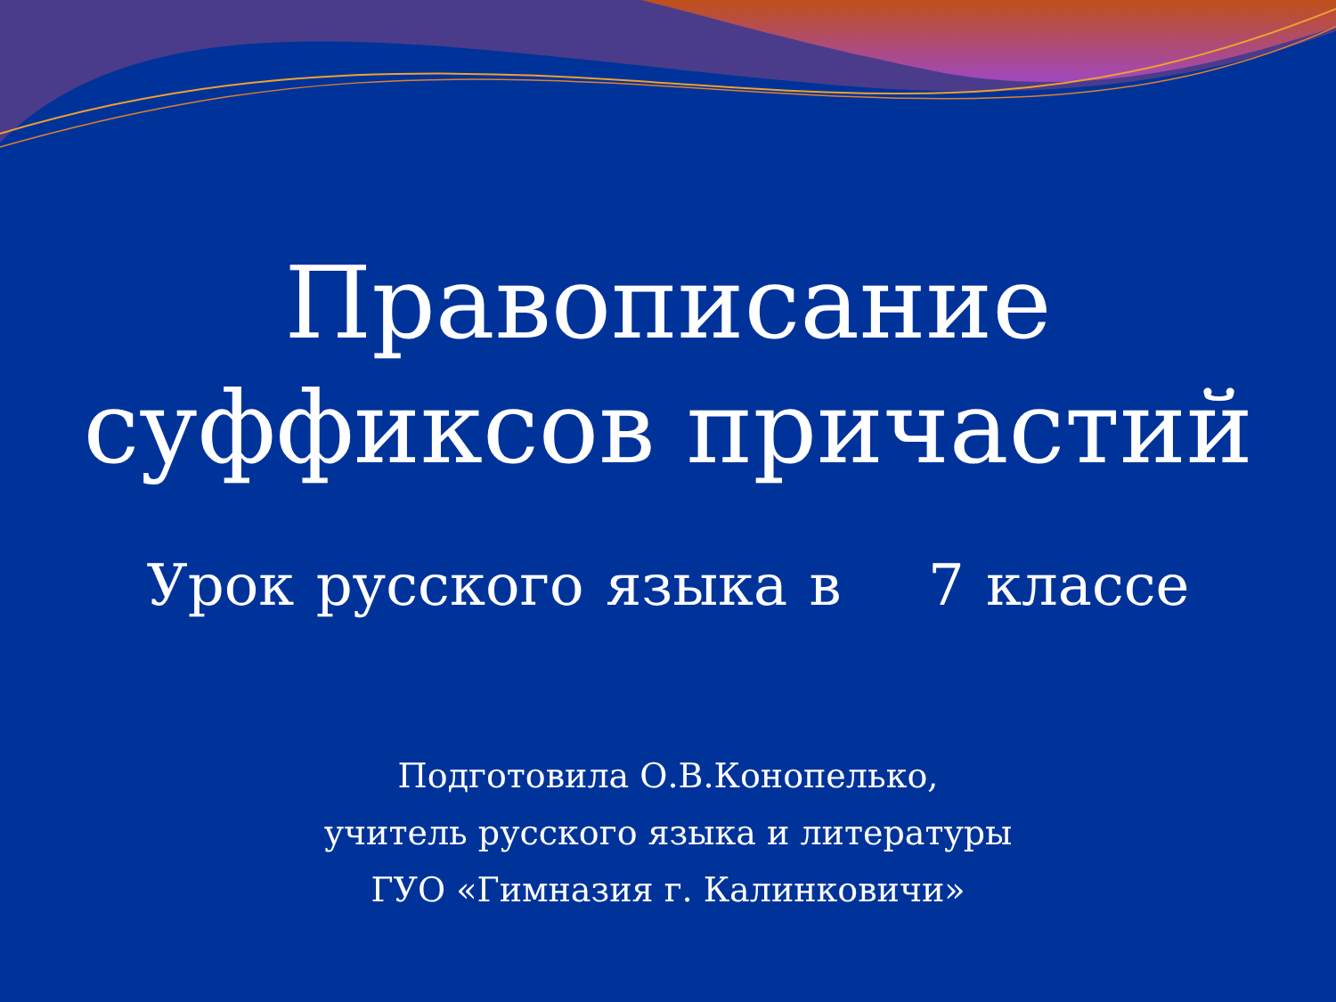Правописание
суффиксов причастий
Урок русского языка в 7 классе
Подготовила О.В.Конопелько,
учитель русского языка и литературы
ГУО «Гимназия г. Калинковичи»